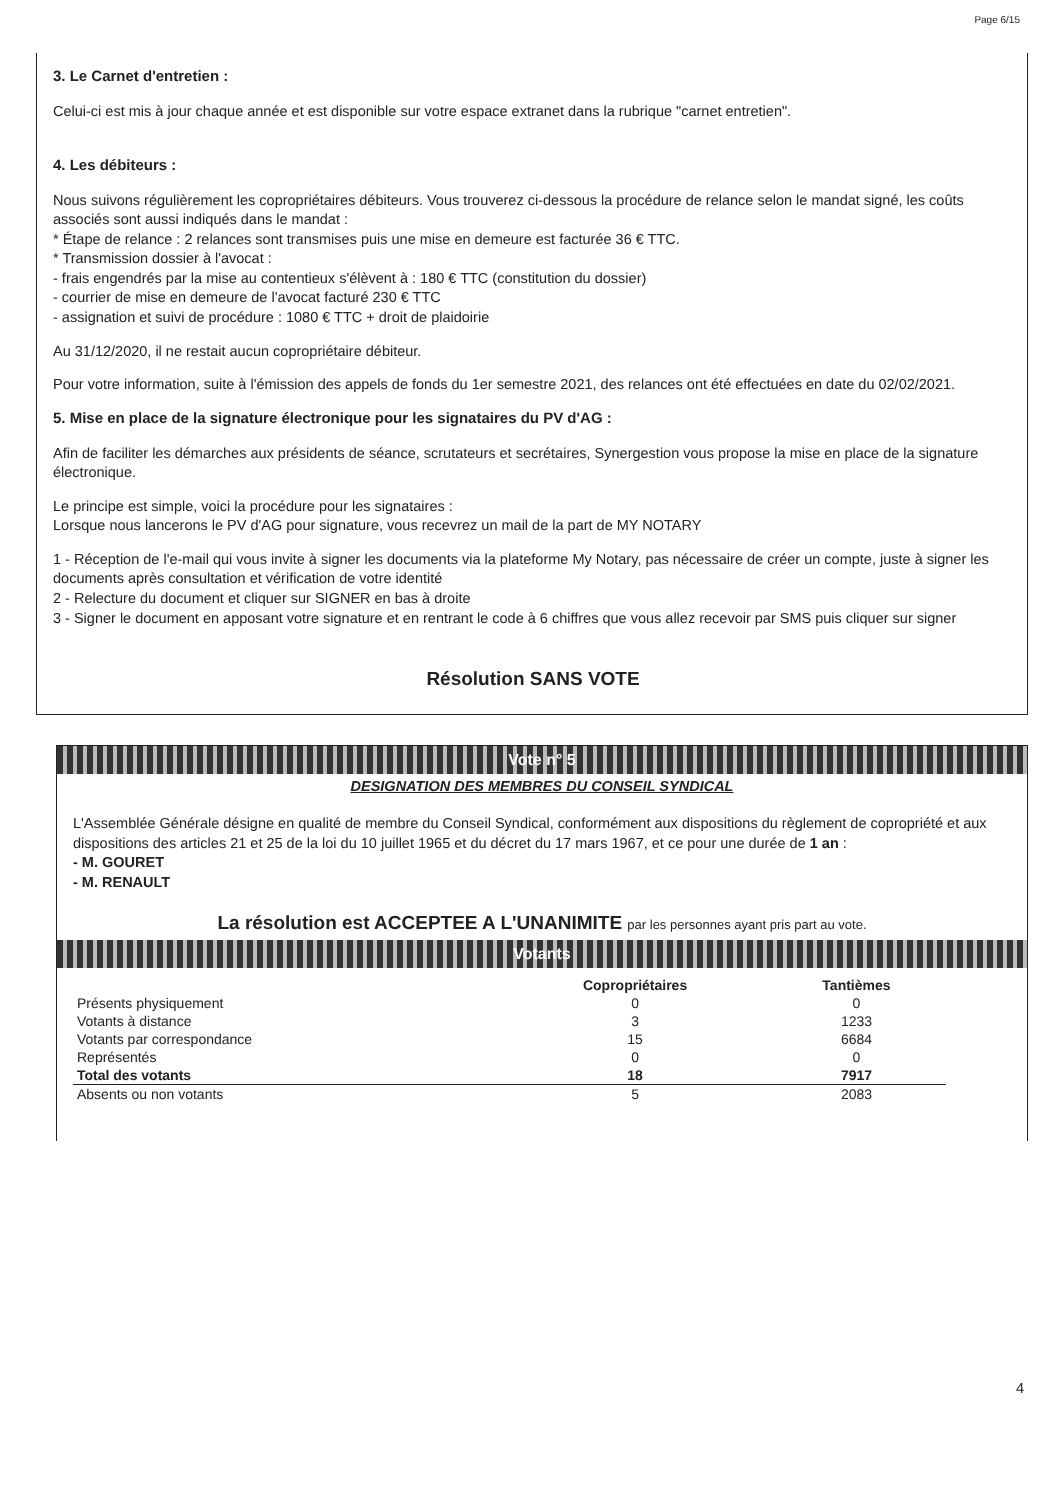Page 6/15
3. Le Carnet d'entretien :
Celui-ci est mis à jour chaque année et est disponible sur votre espace extranet dans la rubrique "carnet entretien".
4. Les débiteurs :
Nous suivons régulièrement les copropriétaires débiteurs. Vous trouverez ci-dessous la procédure de relance selon le mandat signé, les coûts associés sont aussi indiqués dans le mandat :
* Étape de relance : 2 relances sont transmises puis une mise en demeure est facturée 36 € TTC.
* Transmission dossier à l'avocat :
- frais engendrés par la mise au contentieux s'élèvent à : 180 € TTC (constitution du dossier)
- courrier de mise en demeure de l'avocat facturé 230 € TTC
- assignation et suivi de procédure : 1080 € TTC + droit de plaidoirie
Au 31/12/2020, il ne restait aucun copropriétaire débiteur.
Pour votre information, suite à l'émission des appels de fonds du 1er semestre 2021, des relances ont été effectuées en date du 02/02/2021.
5. Mise en place de la signature électronique pour les signataires du PV d'AG :
Afin de faciliter les démarches aux présidents de séance, scrutateurs et secrétaires, Synergestion vous propose la mise en place de la signature électronique.
Le principe est simple, voici la procédure pour les signataires :
Lorsque nous lancerons le PV d'AG pour signature, vous recevrez un mail de la part de MY NOTARY
1 - Réception de l'e-mail qui vous invite à signer les documents via la plateforme My Notary, pas nécessaire de créer un compte, juste à signer les documents après consultation et vérification de votre identité
2 - Relecture du document et cliquer sur SIGNER en bas à droite
3 - Signer le document en apposant votre signature et en rentrant le code à 6 chiffres que vous allez recevoir par SMS puis cliquer sur signer
Résolution SANS VOTE
Vote n° 5
DESIGNATION DES MEMBRES DU CONSEIL SYNDICAL
L'Assemblée Générale désigne en qualité de membre du Conseil Syndical, conformément aux dispositions du règlement de copropriété et aux dispositions des articles 21 et 25 de la loi du 10 juillet 1965 et du décret du 17 mars 1967, et ce pour une durée de 1 an :
- M. GOURET
- M. RENAULT
La résolution est ACCEPTEE A L'UNANIMITE par les personnes ayant pris part au vote.
Votants
| | Copropriétaires | Tantièmes |
| --- | --- | --- |
| Présents physiquement | 0 | 0 |
| Votants à distance | 3 | 1233 |
| Votants par correspondance | 15 | 6684 |
| Représentés | 0 | 0 |
| Total des votants | 18 | 7917 |
| Absents ou non votants | 5 | 2083 |
4